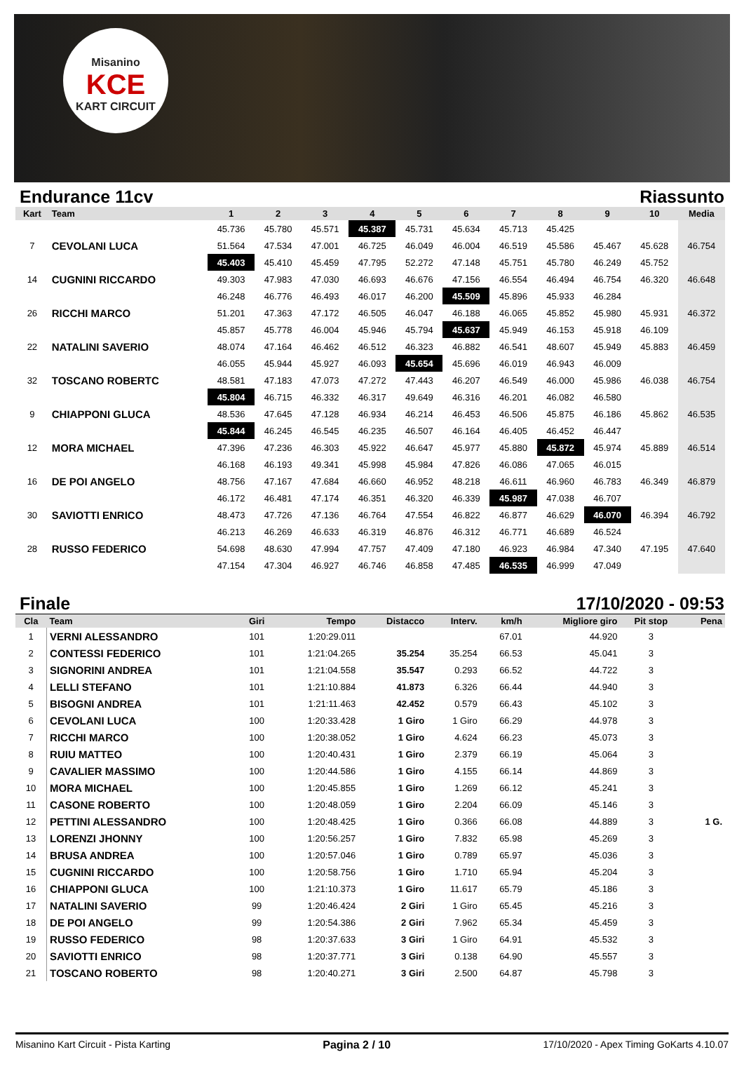Misanino
KCE
KART CIRCUIT
Endurance 11cv Riassunto
| Kart | Team | 1 | 2 | 3 | 4 | 5 | 6 | 7 | 8 | 9 | 10 | Media |
| --- | --- | --- | --- | --- | --- | --- | --- | --- | --- | --- | --- | --- |
| | | 45.736 | 45.780 | 45.571 | 45.387 | 45.731 | 45.634 | 45.713 | 45.425 | | | |
| 7 | CEVOLANI LUCA | 51.564 | 47.534 | 47.001 | 46.725 | 46.049 | 46.004 | 46.519 | 45.586 | 45.467 | 45.628 | 46.754 |
| | | 45.403 | 45.410 | 45.459 | 47.795 | 52.272 | 47.148 | 45.751 | 45.780 | 46.249 | 45.752 | |
| 14 | CUGNINI RICCARDO | 49.303 | 47.983 | 47.030 | 46.693 | 46.676 | 47.156 | 46.554 | 46.494 | 46.754 | 46.320 | 46.648 |
| | | 46.248 | 46.776 | 46.493 | 46.017 | 46.200 | 45.509 | 45.896 | 45.933 | 46.284 | | |
| 26 | RICCHI MARCO | 51.201 | 47.363 | 47.172 | 46.505 | 46.047 | 46.188 | 46.065 | 45.852 | 45.980 | 45.931 | 46.372 |
| | | 45.857 | 45.778 | 46.004 | 45.946 | 45.794 | 45.637 | 45.949 | 46.153 | 45.918 | 46.109 | |
| 22 | NATALINI SAVERIO | 48.074 | 47.164 | 46.462 | 46.512 | 46.323 | 46.882 | 46.541 | 48.607 | 45.949 | 45.883 | 46.459 |
| | | 46.055 | 45.944 | 45.927 | 46.093 | 45.654 | 45.696 | 46.019 | 46.943 | 46.009 | | |
| 32 | TOSCANO ROBERTC | 48.581 | 47.183 | 47.073 | 47.272 | 47.443 | 46.207 | 46.549 | 46.000 | 45.986 | 46.038 | 46.754 |
| | | 45.804 | 46.715 | 46.332 | 46.317 | 49.649 | 46.316 | 46.201 | 46.082 | 46.580 | | |
| 9 | CHIAPPONI GLUCA | 48.536 | 47.645 | 47.128 | 46.934 | 46.214 | 46.453 | 46.506 | 45.875 | 46.186 | 45.862 | 46.535 |
| | | 45.844 | 46.245 | 46.545 | 46.235 | 46.507 | 46.164 | 46.405 | 46.452 | 46.447 | | |
| 12 | MORA MICHAEL | 47.396 | 47.236 | 46.303 | 45.922 | 46.647 | 45.977 | 45.880 | 45.872 | 45.974 | 45.889 | 46.514 |
| | | 46.168 | 46.193 | 49.341 | 45.998 | 45.984 | 47.826 | 46.086 | 47.065 | 46.015 | | |
| 16 | DE POI ANGELO | 48.756 | 47.167 | 47.684 | 46.660 | 46.952 | 48.218 | 46.611 | 46.960 | 46.783 | 46.349 | 46.879 |
| | | 46.172 | 46.481 | 47.174 | 46.351 | 46.320 | 46.339 | 45.987 | 47.038 | 46.707 | | |
| 30 | SAVIOTTI ENRICO | 48.473 | 47.726 | 47.136 | 46.764 | 47.554 | 46.822 | 46.877 | 46.629 | 46.070 | 46.394 | 46.792 |
| | | 46.213 | 46.269 | 46.633 | 46.319 | 46.876 | 46.312 | 46.771 | 46.689 | 46.524 | | |
| 28 | RUSSO FEDERICO | 54.698 | 48.630 | 47.994 | 47.757 | 47.409 | 47.180 | 46.923 | 46.984 | 47.340 | 47.195 | 47.640 |
| | | 47.154 | 47.304 | 46.927 | 46.746 | 46.858 | 47.485 | 46.535 | 46.999 | 47.049 | | |
Finale 17/10/2020 - 09:53
| Cla | Team | Giri | Tempo | Distacco | Interv. | km/h | Migliore giro | Pit stop | Pena |
| --- | --- | --- | --- | --- | --- | --- | --- | --- | --- |
| 1 | VERNI ALESSANDRO | 101 | 1:20:29.011 | | | 67.01 | 44.920 | 3 | |
| 2 | CONTESSI FEDERICO | 101 | 1:21:04.265 | 35.254 | 35.254 | 66.53 | 45.041 | 3 | |
| 3 | SIGNORINI ANDREA | 101 | 1:21:04.558 | 35.547 | 0.293 | 66.52 | 44.722 | 3 | |
| 4 | LELLI STEFANO | 101 | 1:21:10.884 | 41.873 | 6.326 | 66.44 | 44.940 | 3 | |
| 5 | BISOGNI ANDREA | 101 | 1:21:11.463 | 42.452 | 0.579 | 66.43 | 45.102 | 3 | |
| 6 | CEVOLANI LUCA | 100 | 1:20:33.428 | 1 Giro | 1 Giro | 66.29 | 44.978 | 3 | |
| 7 | RICCHI MARCO | 100 | 1:20:38.052 | 1 Giro | 4.624 | 66.23 | 45.073 | 3 | |
| 8 | RUIU MATTEO | 100 | 1:20:40.431 | 1 Giro | 2.379 | 66.19 | 45.064 | 3 | |
| 9 | CAVALIER MASSIMO | 100 | 1:20:44.586 | 1 Giro | 4.155 | 66.14 | 44.869 | 3 | |
| 10 | MORA MICHAEL | 100 | 1:20:45.855 | 1 Giro | 1.269 | 66.12 | 45.241 | 3 | |
| 11 | CASONE ROBERTO | 100 | 1:20:48.059 | 1 Giro | 2.204 | 66.09 | 45.146 | 3 | |
| 12 | PETTINI ALESSANDRO | 100 | 1:20:48.425 | 1 Giro | 0.366 | 66.08 | 44.889 | 3 | 1 G. |
| 13 | LORENZI JHONNY | 100 | 1:20:56.257 | 1 Giro | 7.832 | 65.98 | 45.269 | 3 | |
| 14 | BRUSA ANDREA | 100 | 1:20:57.046 | 1 Giro | 0.789 | 65.97 | 45.036 | 3 | |
| 15 | CUGNINI RICCARDO | 100 | 1:20:58.756 | 1 Giro | 1.710 | 65.94 | 45.204 | 3 | |
| 16 | CHIAPPONI GLUCA | 100 | 1:21:10.373 | 1 Giro | 11.617 | 65.79 | 45.186 | 3 | |
| 17 | NATALINI SAVERIO | 99 | 1:20:46.424 | 2 Giri | 1 Giro | 65.45 | 45.216 | 3 | |
| 18 | DE POI ANGELO | 99 | 1:20:54.386 | 2 Giri | 7.962 | 65.34 | 45.459 | 3 | |
| 19 | RUSSO FEDERICO | 98 | 1:20:37.633 | 3 Giri | 1 Giro | 64.91 | 45.532 | 3 | |
| 20 | SAVIOTTI ENRICO | 98 | 1:20:37.771 | 3 Giri | 0.138 | 64.90 | 45.557 | 3 | |
| 21 | TOSCANO ROBERTO | 98 | 1:20:40.271 | 3 Giri | 2.500 | 64.87 | 45.798 | 3 | |
Misanino Kart Circuit - Pista Karting Pagina 2 / 10 17/10/2020 - Apex Timing GoKarts 4.10.07